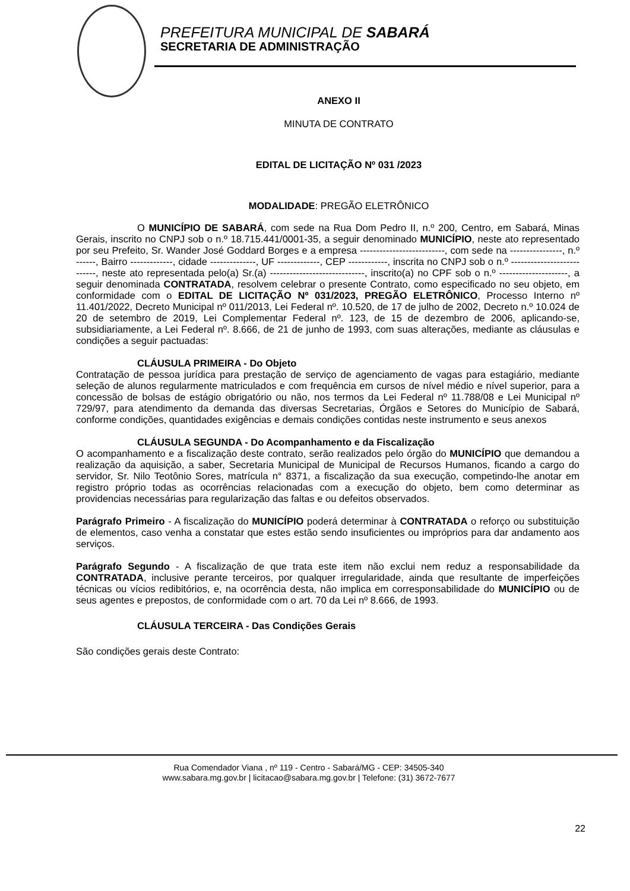PREFEITURA MUNICIPAL DE SABARÁ
SECRETARIA DE ADMINISTRAÇÃO
ANEXO II
MINUTA DE CONTRATO
EDITAL DE LICITAÇÃO Nº 031 /2023
MODALIDADE: PREGÃO ELETRÔNICO
O MUNICÍPIO DE SABARÁ, com sede na Rua Dom Pedro II, n.º 200, Centro, em Sabará, Minas Gerais, inscrito no CNPJ sob o n.º 18.715.441/0001-35, a seguir denominado MUNICÍPIO, neste ato representado por seu Prefeito, Sr. Wander José Goddard Borges e a empresa --------------------------, com sede na ----------------, n.º ------, Bairro -------------, cidade --------------, UF -------------, CEP ------------, inscrita no CNPJ sob o n.º ---------------------------, neste ato representada pelo(a) Sr.(a) -----------------------------, inscrito(a) no CPF sob o n.º ---------------------, a seguir denominada CONTRATADA, resolvem celebrar o presente Contrato, como especificado no seu objeto, em conformidade com o EDITAL DE LICITAÇÃO Nº 031/2023, PREGÃO ELETRÔNICO, Processo Interno nº 11.401/2022, Decreto Municipal nº 011/2013, Lei Federal nº. 10.520, de 17 de julho de 2002, Decreto n.º 10.024 de 20 de setembro de 2019, Lei Complementar Federal nº. 123, de 15 de dezembro de 2006, aplicando-se, subsidiariamente, a Lei Federal nº. 8.666, de 21 de junho de 1993, com suas alterações, mediante as cláusulas e condições a seguir pactuadas:
CLÁUSULA PRIMEIRA - Do Objeto
Contratação de pessoa jurídica para prestação de serviço de agenciamento de vagas para estagiário, mediante seleção de alunos regularmente matriculados e com frequência em cursos de nível médio e nível superior, para a concessão de bolsas de estágio obrigatório ou não, nos termos da Lei Federal nº 11.788/08 e Lei Municipal nº 729/97, para atendimento da demanda das diversas Secretarias, Órgãos e Setores do Município de Sabará, conforme condições, quantidades exigências e demais condições contidas neste instrumento e seus anexos
CLÁUSULA SEGUNDA - Do Acompanhamento e da Fiscalização
O acompanhamento e a fiscalização deste contrato, serão realizados pelo órgão do MUNICÍPIO que demandou a realização da aquisição, a saber, Secretaria Municipal de Municipal de Recursos Humanos, ficando a cargo do servidor, Sr. Nilo Teotônio Sores, matrícula n° 8371, a fiscalização da sua execução, competindo-lhe anotar em registro próprio todas as ocorrências relacionadas com a execução do objeto, bem como determinar as providencias necessárias para regularização das faltas e ou defeitos observados.
Parágrafo Primeiro - A fiscalização do MUNICÍPIO poderá determinar à CONTRATADA o reforço ou substituição de elementos, caso venha a constatar que estes estão sendo insuficientes ou impróprios para dar andamento aos serviços.
Parágrafo Segundo - A fiscalização de que trata este item não exclui nem reduz a responsabilidade da CONTRATADA, inclusive perante terceiros, por qualquer irregularidade, ainda que resultante de imperfeições técnicas ou vícios redibitórios, e, na ocorrência desta, não implica em corresponsabilidade do MUNICÍPIO ou de seus agentes e prepostos, de conformidade com o art. 70 da Lei nº 8.666, de 1993.
CLÁUSULA TERCEIRA - Das Condições Gerais
São condições gerais deste Contrato:
Rua Comendador Viana , nº 119 - Centro - Sabará/MG - CEP: 34505-340
www.sabara.mg.gov.br | licitacao@sabara.mg.gov.br | Telefone: (31) 3672-7677
22